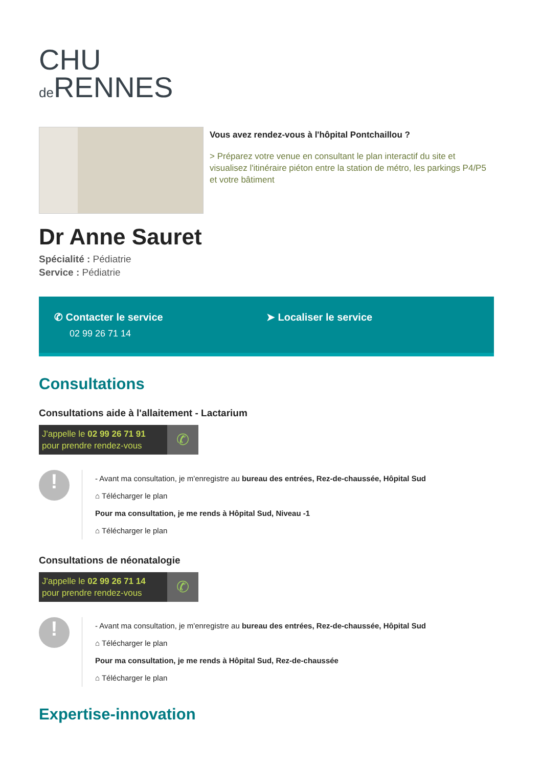CHU
de RENNES
Vous avez rendez-vous à l'hôpital Pontchaillou ?
> Préparez votre venue en consultant le plan interactif du site et visualisez l'itinéraire piéton entre la station de métro, les parkings P4/P5 et votre bâtiment
Dr Anne Sauret
Spécialité : Pédiatrie
Service : Pédiatrie
✆ Contacter le service
02 99 26 71 14
➤ Localiser le service
Consultations
Consultations aide à l'allaitement - Lactarium
J'appelle le 02 99 26 71 91
pour prendre rendez-vous
✆
!
- Avant ma consultation, je m'enregistre au bureau des entrées, Rez-de-chaussée, Hôpital Sud
⌂ Télécharger le plan
Pour ma consultation, je me rends à Hôpital Sud, Niveau -1
⌂ Télécharger le plan
Consultations de néonatalogie
J'appelle le 02 99 26 71 14
pour prendre rendez-vous
✆
!
- Avant ma consultation, je m'enregistre au bureau des entrées, Rez-de-chaussée, Hôpital Sud
⌂ Télécharger le plan
Pour ma consultation, je me rends à Hôpital Sud, Rez-de-chaussée
⌂ Télécharger le plan
Expertise-innovation